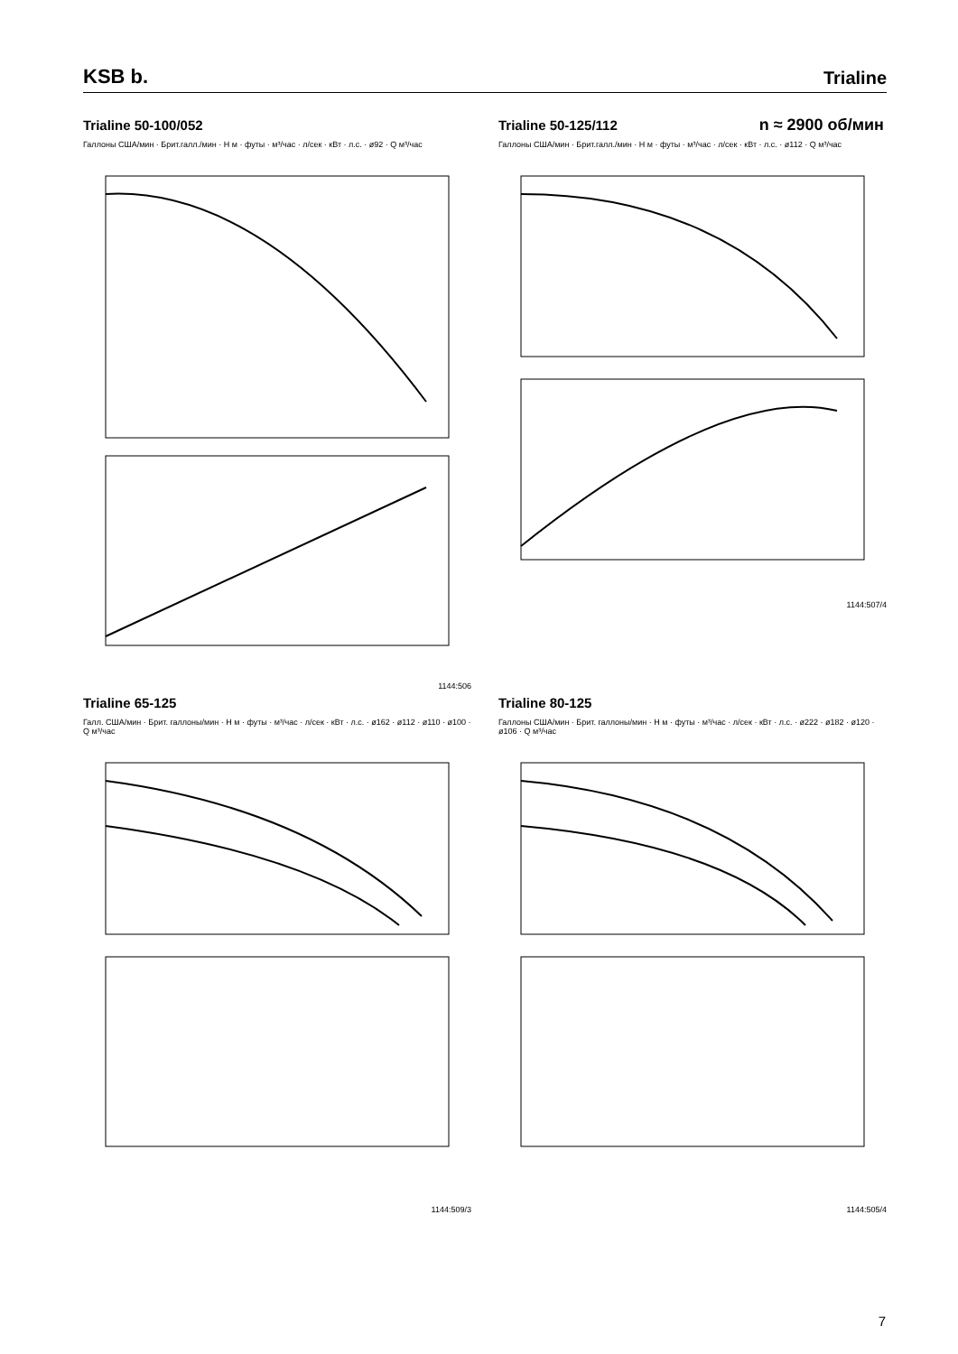KSB b. Trialine
Trialine 50-100/052
Галлоны США/мин · Брит.галл./мин · H м · футы · м³/час · л/сек · кВт · л.с. · ø92 · Q м³/час
1144:506
n ≈ 2900 об/мин
Trialine 50-125/112
Галлоны США/мин · Брит.галл./мин · H м · футы · м³/час · л/сек · кВт · л.с. · ø112 · Q м³/час
1144:507/4
Trialine 65-125
Галл. США/мин · Брит. галлоны/мин · H м · футы · м³/час · л/сек · кВт · л.с. · ø162 · ø112 · ø110 · ø100 · Q м³/час
1144:509/3
Trialine 80-125
Галлоны США/мин · Брит. галлоны/мин · H м · футы · м³/час · л/сек · кВт · л.с. · ø222 · ø182 · ø120 · ø106 · Q м³/час
1144:505/4
7